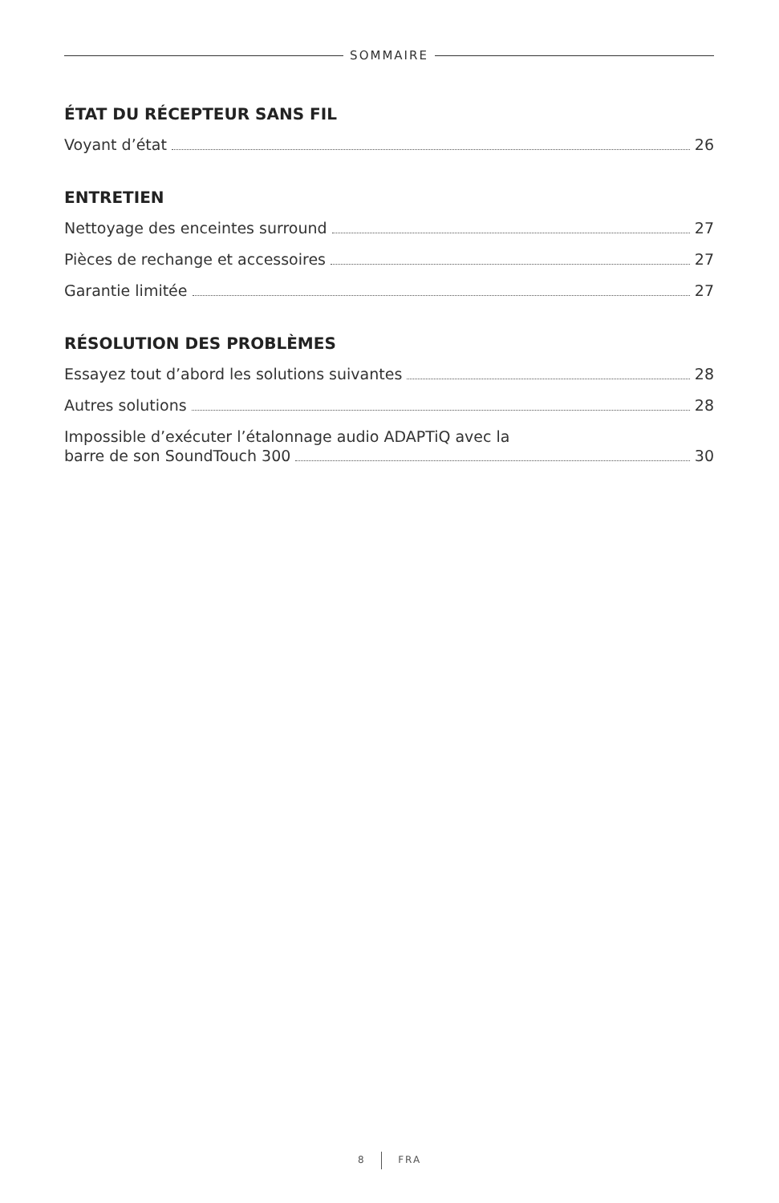SOMMAIRE
ÉTAT DU RÉCEPTEUR SANS FIL
Voyant d’état 26
ENTRETIEN
Nettoyage des enceintes surround 27
Pièces de rechange et accessoires 27
Garantie limitée 27
RÉSOLUTION DES PROBLÈMES
Essayez tout d’abord les solutions suivantes 28
Autres solutions 28
Impossible d’exécuter l’étalonnage audio ADAPTiQ avec la
barre de son SoundTouch 300 30
8 FRA